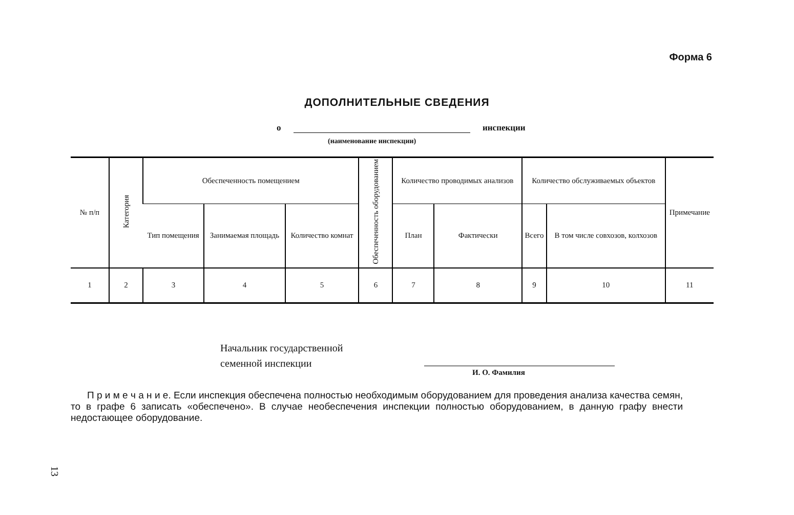Форма 6
ДОПОЛНИТЕЛЬНЫЕ СВЕДЕНИЯ
о инспекции
(наименование инспекции)
| № п/п | Категория | Обеспеченность помещением | | | Обеспеченность оборудованием | Количество проводимых анализов | | Количество обслуживаемых объектов | | Примечание |
| --- | --- | --- | --- | --- | --- | --- | --- | --- | --- | --- |
| | | Тип помещения | Занимаемая площадь | Количество комнат | | План | Фактически | Всего | В том числе совхозов, колхозов | |
| 1 | 2 | 3 | 4 | 5 | 6 | 7 | 8 | 9 | 10 | 11 |
Начальник государственной
семенной инспекции
И. О. Фамилия
П р и м е ч а н и е. Если инспекция обеспечена полностью необходимым оборудованием для проведения анализа качества семян, то в графе 6 записать «обеспечено». В случае необеспечения инспекции полностью оборудованием, в данную графу внести недостающее оборудование.
13